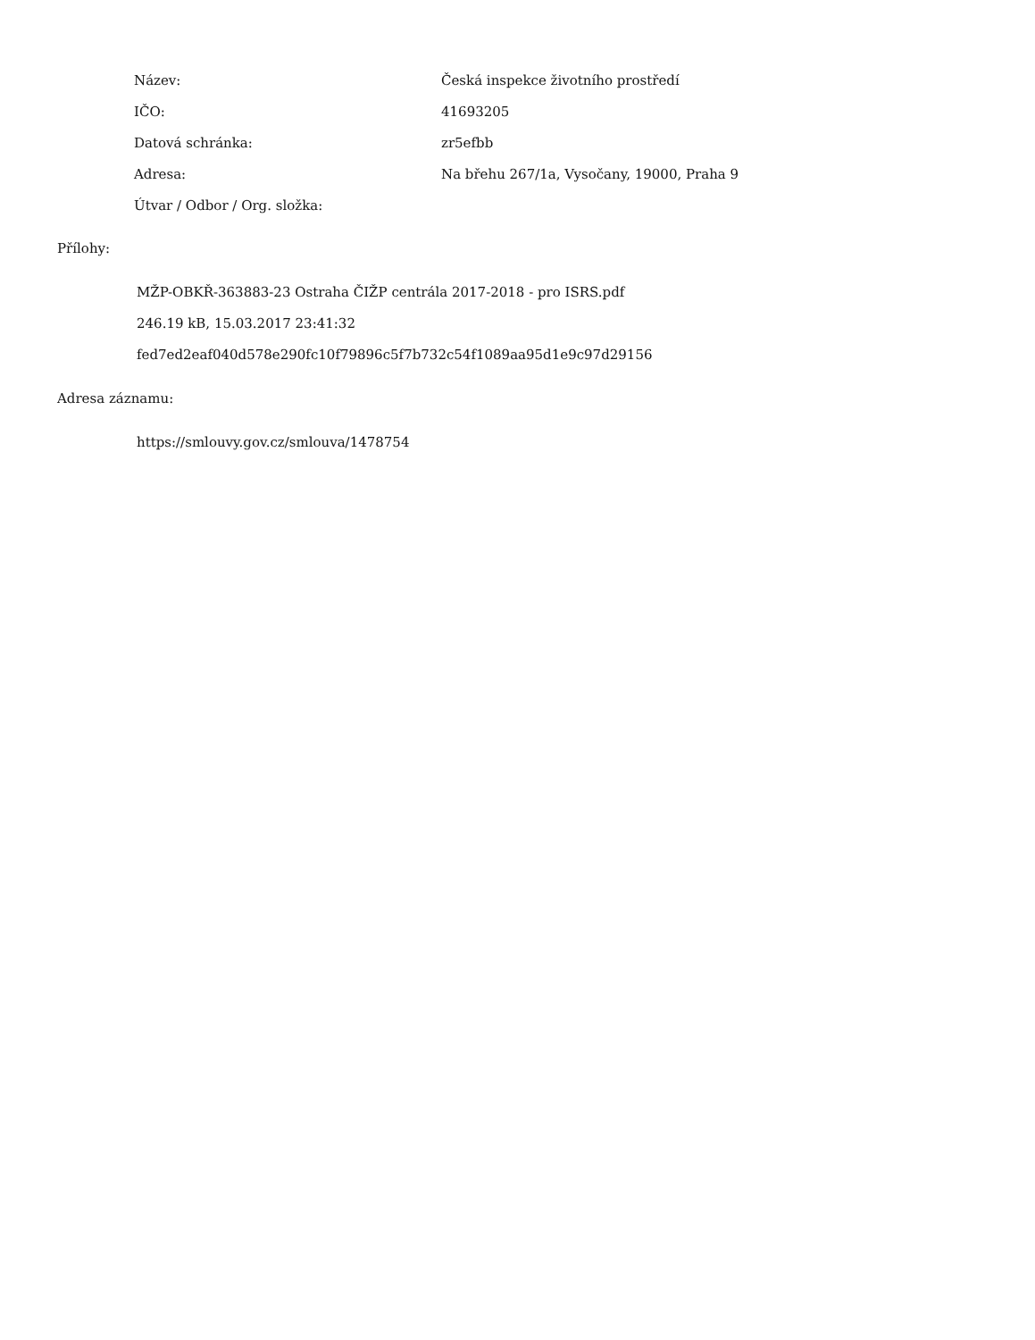| Název: | Česká inspekce životního prostředí |
| IČO: | 41693205 |
| Datová schránka: | zr5efbb |
| Adresa: | Na břehu 267/1a, Vysočany, 19000, Praha 9 |
| Útvar / Odbor / Org. složka: | |
Přílohy:
MŽP-OBKŘ-363883-23 Ostraha ČIŽP centrála 2017-2018 - pro ISRS.pdf
246.19 kB, 15.03.2017 23:41:32
fed7ed2eaf040d578e290fc10f79896c5f7b732c54f1089aa95d1e9c97d29156
Adresa záznamu:
https://smlouvy.gov.cz/smlouva/1478754